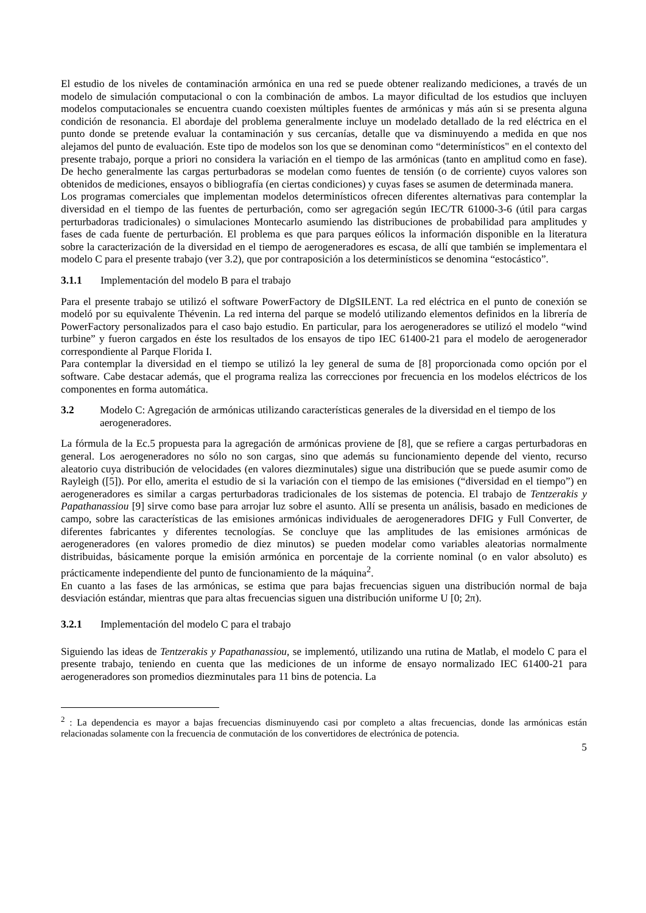El estudio de los niveles de contaminación armónica en una red se puede obtener realizando mediciones, a través de un modelo de simulación computacional o con la combinación de ambos. La mayor dificultad de los estudios que incluyen modelos computacionales se encuentra cuando coexisten múltiples fuentes de armónicas y más aún si se presenta alguna condición de resonancia. El abordaje del problema generalmente incluye un modelado detallado de la red eléctrica en el punto donde se pretende evaluar la contaminación y sus cercanías, detalle que va disminuyendo a medida en que nos alejamos del punto de evaluación. Este tipo de modelos son los que se denominan como “determinísticos" en el contexto del presente trabajo, porque a priori no considera la variación en el tiempo de las armónicas (tanto en amplitud como en fase). De hecho generalmente las cargas perturbadoras se modelan como fuentes de tensión (o de corriente) cuyos valores son obtenidos de mediciones, ensayos o bibliografía (en ciertas condiciones) y cuyas fases se asumen de determinada manera.
Los programas comerciales que implementan modelos determinísticos ofrecen diferentes alternativas para contemplar la diversidad en el tiempo de las fuentes de perturbación, como ser agregación según IEC/TR 61000-3-6 (útil para cargas perturbadoras tradicionales) o simulaciones Montecarlo asumiendo las distribuciones de probabilidad para amplitudes y fases de cada fuente de perturbación. El problema es que para parques eólicos la información disponible en la literatura sobre la caracterización de la diversidad en el tiempo de aerogeneradores es escasa, de allí que también se implementara el modelo C para el presente trabajo (ver 3.2), que por contraposición a los determinísticos se denomina “estocástico”.
3.1.1 Implementación del modelo B para el trabajo
Para el presente trabajo se utilizó el software PowerFactory de DIgSILENT. La red eléctrica en el punto de conexión se modeló por su equivalente Thévenin. La red interna del parque se modeló utilizando elementos definidos en la librería de PowerFactory personalizados para el caso bajo estudio. En particular, para los aerogeneradores se utilizó el modelo “wind turbine” y fueron cargados en éste los resultados de los ensayos de tipo IEC 61400-21 para el modelo de aerogenerador correspondiente al Parque Florida I.
Para contemplar la diversidad en el tiempo se utilizó la ley general de suma de [8] proporcionada como opción por el software. Cabe destacar además, que el programa realiza las correcciones por frecuencia en los modelos eléctricos de los componentes en forma automática.
3.2 Modelo C: Agregación de armónicas utilizando características generales de la diversidad en el tiempo de los aerogeneradores.
La fórmula de la Ec.5 propuesta para la agregación de armónicas proviene de [8], que se refiere a cargas perturbadoras en general. Los aerogeneradores no sólo no son cargas, sino que además su funcionamiento depende del viento, recurso aleatorio cuya distribución de velocidades (en valores diezminutales) sigue una distribución que se puede asumir como de Rayleigh ([5]). Por ello, amerita el estudio de si la variación con el tiempo de las emisiones (“diversidad en el tiempo”) en aerogeneradores es similar a cargas perturbadoras tradicionales de los sistemas de potencia. El trabajo de Tentzerakis y Papathanassiou [9] sirve como base para arrojar luz sobre el asunto. Allí se presenta un análisis, basado en mediciones de campo, sobre las características de las emisiones armónicas individuales de aerogeneradores DFIG y Full Converter, de diferentes fabricantes y diferentes tecnologías. Se concluye que las amplitudes de las emisiones armónicas de aerogeneradores (en valores promedio de diez minutos) se pueden modelar como variables aleatorias normalmente distribuidas, básicamente porque la emisión armónica en porcentaje de la corriente nominal (o en valor absoluto) es prácticamente independiente del punto de funcionamiento de la máquina<sup>2</sup>.
En cuanto a las fases de las armónicas, se estima que para bajas frecuencias siguen una distribución normal de baja desviación estándar, mientras que para altas frecuencias siguen una distribución uniforme U [0; 2π).
3.2.1 Implementación del modelo C para el trabajo
Siguiendo las ideas de Tentzerakis y Papathanassiou, se implementó, utilizando una rutina de Matlab, el modelo C para el presente trabajo, teniendo en cuenta que las mediciones de un informe de ensayo normalizado IEC 61400-21 para aerogeneradores son promedios diezminutales para 11 bins de potencia. La
<sup>2</sup> : La dependencia es mayor a bajas frecuencias disminuyendo casi por completo a altas frecuencias, donde las armónicas están relacionadas solamente con la frecuencia de conmutación de los convertidores de electrónica de potencia.
5